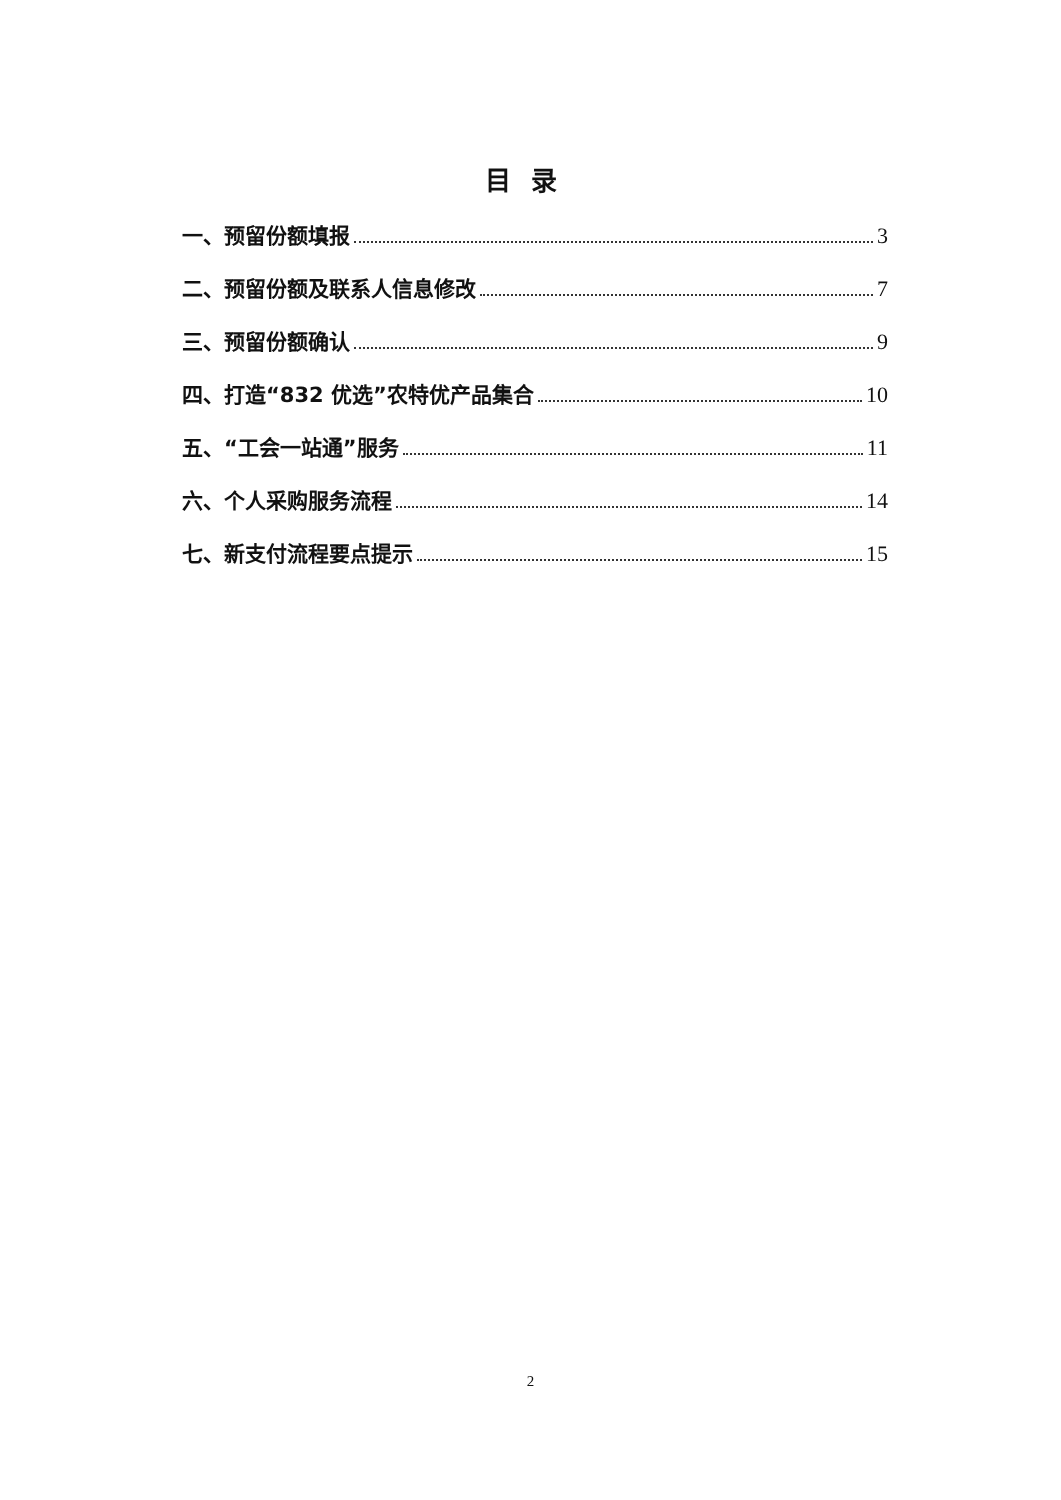目录
一、预留份额填报 3
二、预留份额及联系人信息修改 7
三、预留份额确认 9
四、打造“832 优选”农特优产品集合 10
五、“工会一站通”服务 11
六、个人采购服务流程 14
七、新支付流程要点提示 15
2